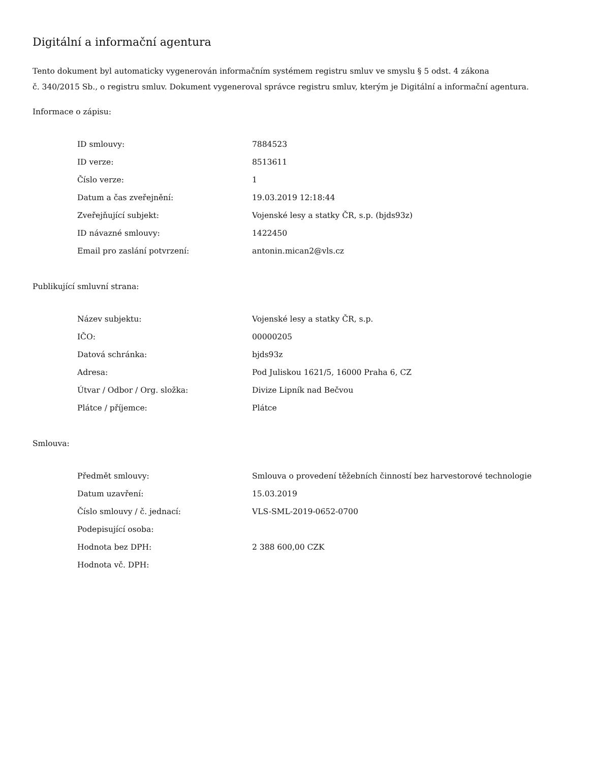Digitální a informační agentura
Tento dokument byl automaticky vygenerován informačním systémem registru smluv ve smyslu § 5 odst. 4 zákona
č. 340/2015 Sb., o registru smluv. Dokument vygeneroval správce registru smluv, kterým je Digitální a informační agentura.
Informace o zápisu:
| ID smlouvy: | 7884523 |
| ID verze: | 8513611 |
| Číslo verze: | 1 |
| Datum a čas zveřejnění: | 19.03.2019 12:18:44 |
| Zveřejňující subjekt: | Vojenské lesy a statky ČR, s.p. (bjds93z) |
| ID návazné smlouvy: | 1422450 |
| Email pro zaslání potvrzení: | antonin.mican2@vls.cz |
Publikující smluvní strana:
| Název subjektu: | Vojenské lesy a statky ČR, s.p. |
| IČO: | 00000205 |
| Datová schránka: | bjds93z |
| Adresa: | Pod Juliskou 1621/5, 16000 Praha 6, CZ |
| Útvar / Odbor / Org. složka: | Divize Lipník nad Bečvou |
| Plátce / příjemce: | Plátce |
Smlouva:
| Předmět smlouvy: | Smlouva o provedení těžebních činností bez harvestorové technologie |
| Datum uzavření: | 15.03.2019 |
| Číslo smlouvy / č. jednací: | VLS-SML-2019-0652-0700 |
| Podepisující osoba: | |
| Hodnota bez DPH: | 2 388 600,00 CZK |
| Hodnota vč. DPH: | |